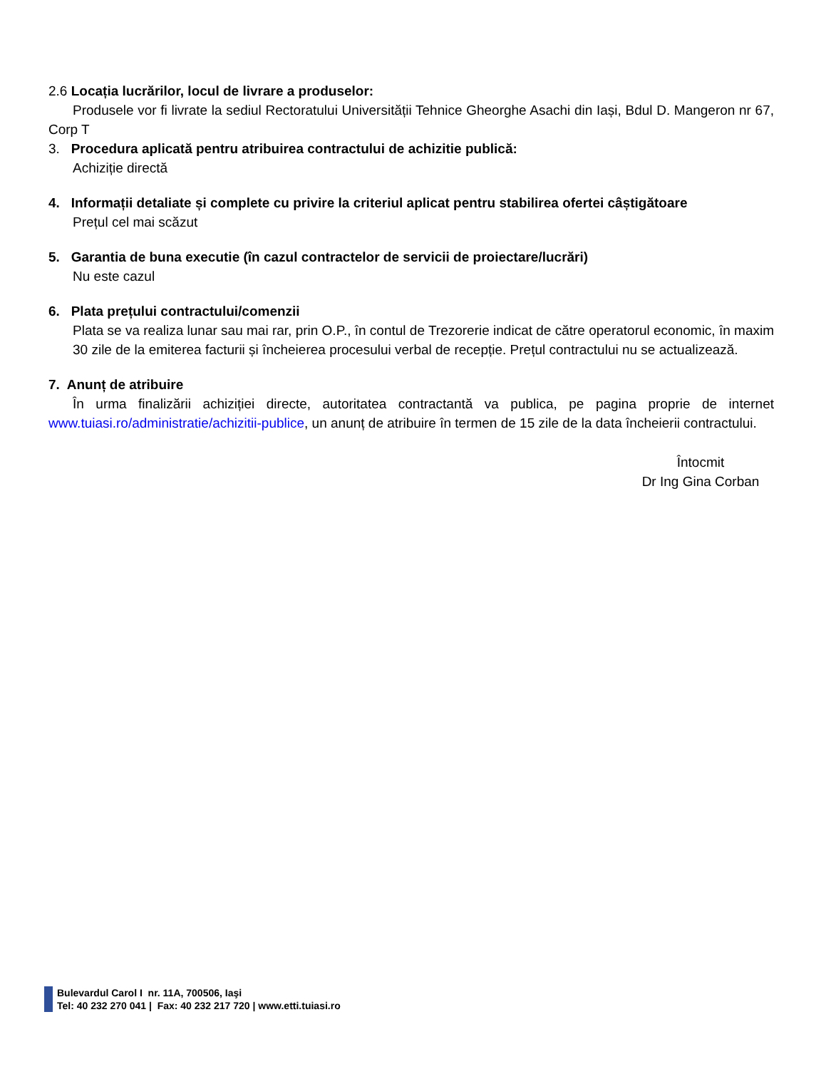2.6 Locația lucrărilor, locul de livrare a produselor:
Produsele vor fi livrate la sediul Rectoratului Universității Tehnice Gheorghe Asachi din Iași, Bdul D. Mangeron nr 67, Corp T
3. Procedura aplicată pentru atribuirea contractului de achizitie publică:
Achiziție directă
4. Informații detaliate și complete cu privire la criteriul aplicat pentru stabilirea ofertei câștigătoare
Prețul cel mai scăzut
5. Garantia de buna executie (în cazul contractelor de servicii de proiectare/lucrări)
Nu este cazul
6. Plata prețului contractului/comenzii
Plata se va realiza lunar sau mai rar, prin O.P., în contul de Trezorerie indicat de către operatorul economic, în maxim 30 zile de la emiterea facturii și încheierea procesului verbal de recepție. Prețul contractului nu se actualizează.
7. Anunț de atribuire
În urma finalizării achiziției directe, autoritatea contractantă va publica, pe pagina proprie de internet www.tuiasi.ro/administratie/achizitii-publice, un anunț de atribuire în termen de 15 zile de la data încheierii contractului.
Întocmit
Dr Ing Gina Corban
Bulevardul Carol I nr. 11A, 700506, Iaşi
Tel: 40 232 270 041 | Fax: 40 232 217 720 | www.etti.tuiasi.ro